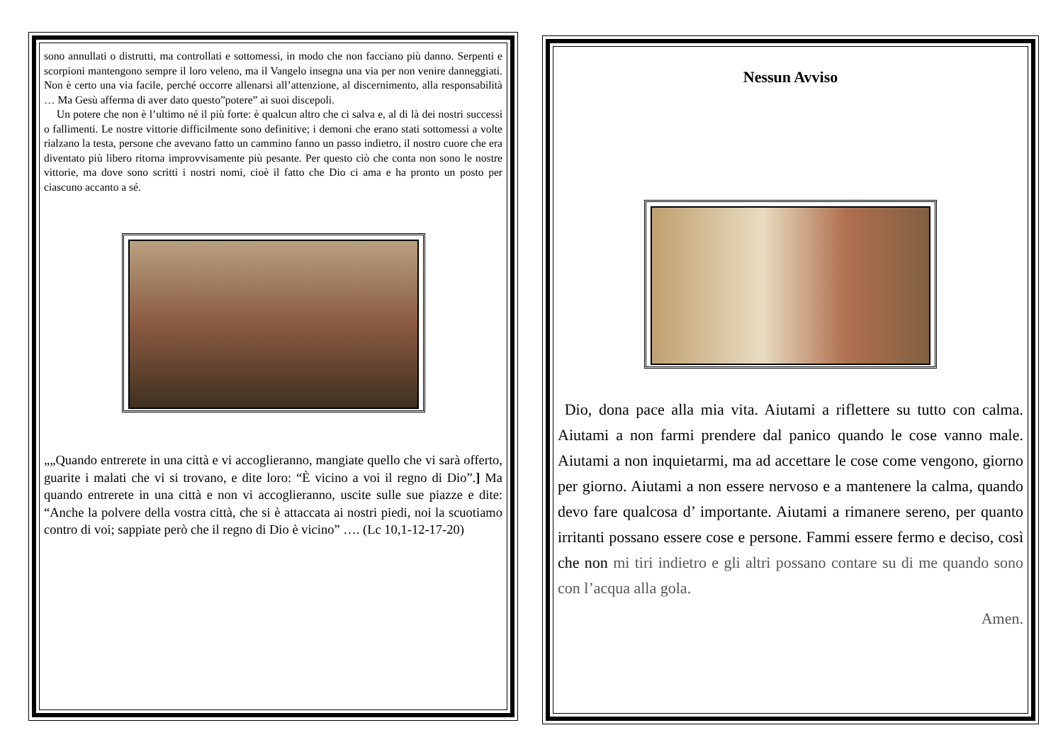sono annullati o distrutti, ma controllati e sottomessi, in modo che non facciano più danno. Serpenti e scorpioni mantengono sempre il loro veleno, ma il Vangelo insegna una via per non venire danneggiati. Non è certo una via facile, perché occorre allenarsi all’attenzione, al discernimento, alla responsabilità … Ma Gesù afferma di aver dato questo”potere” ai suoi discepoli.
Un potere che non è l’ultimo né il più forte: è qualcun altro che ci salva e, al di là dei nostri successi o fallimenti. Le nostre vittorie difficilmente sono definitive; i demoni che erano stati sottomessi a volte rialzano la testa, persone che avevano fatto un cammino fanno un passo indietro, il nostro cuore che era diventato più libero ritorna improvvisamente più pesante. Per questo ciò che conta non sono le nostre vittorie, ma dove sono scritti i nostri nomi, cioè il fatto che Dio ci ama e ha pronto un posto per ciascuno accanto a sé.
„„Quando entrerete in una città e vi accoglieranno, mangiate quello che vi sarà offerto, guarite i malati che vi si trovano, e dite loro: “È vicino a voi il regno di Dio”.] Ma quando entrerete in una città e non vi accoglieranno, uscite sulle sue piazze e dite: “Anche la polvere della vostra città, che si è attaccata ai nostri piedi, noi la scuotiamo contro di voi; sappiate però che il regno di Dio è vicino” …. (Lc 10,1-12-17-20)
Nessun Avviso
Dio, dona pace alla mia vita. Aiutami a riflettere su tutto con calma. Aiutami a non farmi prendere dal panico quando le cose vanno male. Aiutami a non inquietarmi, ma ad accettare le cose come vengono, giorno per giorno. Aiutami a non essere nervoso e a mantenere la calma, quando devo fare qualcosa d’ importante. Aiutami a rimanere sereno, per quanto irritanti possano essere cose e persone. Fammi essere fermo e deciso, così che non mi tiri indietro e gli altri possano contare su di me quando sono con l’acqua alla gola.
Amen.